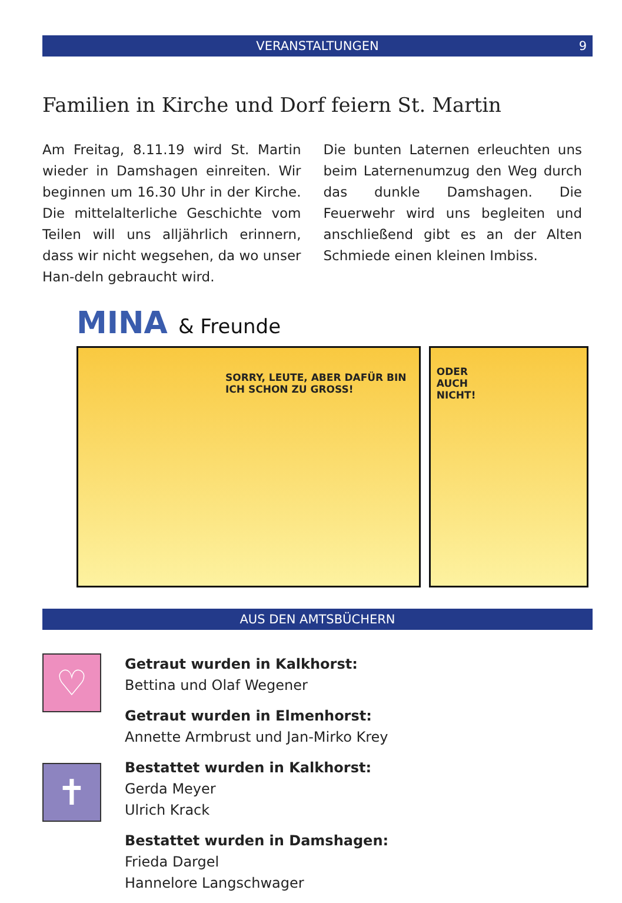VERANSTALTUNGEN 9
Familien in Kirche und Dorf feiern St. Martin
Am Freitag, 8.11.19 wird St. Martin wieder in Damshagen einreiten. Wir beginnen um 16.30 Uhr in der Kirche. Die mittelalterliche Geschichte vom Teilen will uns alljährlich erinnern, dass wir nicht wegsehen, da wo unser Han-deln gebraucht wird.
Die bunten Laternen erleuchten uns beim Laternenumzug den Weg durch das dunkle Damshagen. Die Feuerwehr wird uns begleiten und anschließend gibt es an der Alten Schmiede einen kleinen Imbiss.
MINA & Freunde
SORRY, LEUTE, ABER DAFÜR BIN ICH SCHON ZU GROSS!
ODER
AUCH
NICHT!
AUS DEN AMTSBÜCHERN
♡
✝
Getraut wurden in Kalkhorst:
Bettina und Olaf Wegener
Getraut wurden in Elmenhorst:
Annette Armbrust und Jan-Mirko Krey
Bestattet wurden in Kalkhorst:
Gerda Meyer
Ulrich Krack
Bestattet wurden in Damshagen:
Frieda Dargel
Hannelore Langschwager